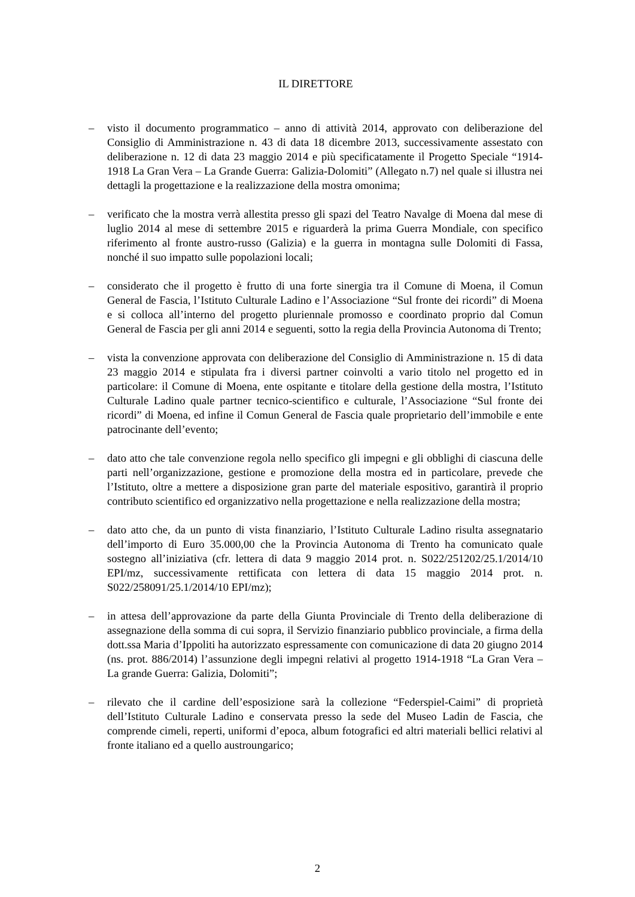IL DIRETTORE
– visto il documento programmatico – anno di attività 2014, approvato con deliberazione del Consiglio di Amministrazione n. 43 di data 18 dicembre 2013, successivamente assestato con deliberazione n. 12 di data 23 maggio 2014 e più specificatamente il Progetto Speciale “1914-1918 La Gran Vera – La Grande Guerra: Galizia-Dolomiti” (Allegato n.7) nel quale si illustra nei dettagli la progettazione e la realizzazione della mostra omonima;
– verificato che la mostra verrà allestita presso gli spazi del Teatro Navalge di Moena dal mese di luglio 2014 al mese di settembre 2015 e riguarderà la prima Guerra Mondiale, con specifico riferimento al fronte austro-russo (Galizia) e la guerra in montagna sulle Dolomiti di Fassa, nonché il suo impatto sulle popolazioni locali;
– considerato che il progetto è frutto di una forte sinergia tra il Comune di Moena, il Comun General de Fascia, l’Istituto Culturale Ladino e l’Associazione “Sul fronte dei ricordi” di Moena e si colloca all’interno del progetto pluriennale promosso e coordinato proprio dal Comun General de Fascia per gli anni 2014 e seguenti, sotto la regia della Provincia Autonoma di Trento;
– vista la convenzione approvata con deliberazione del Consiglio di Amministrazione n. 15 di data 23 maggio 2014 e stipulata fra i diversi partner coinvolti a vario titolo nel progetto ed in particolare: il Comune di Moena, ente ospitante e titolare della gestione della mostra, l’Istituto Culturale Ladino quale partner tecnico-scientifico e culturale, l’Associazione “Sul fronte dei ricordi” di Moena, ed infine il Comun General de Fascia quale proprietario dell’immobile e ente patrocinante dell’evento;
– dato atto che tale convenzione regola nello specifico gli impegni e gli obblighi di ciascuna delle parti nell’organizzazione, gestione e promozione della mostra ed in particolare, prevede che l’Istituto, oltre a mettere a disposizione gran parte del materiale espositivo, garantirà il proprio contributo scientifico ed organizzativo nella progettazione e nella realizzazione della mostra;
– dato atto che, da un punto di vista finanziario, l’Istituto Culturale Ladino risulta assegnatario dell’importo di Euro 35.000,00 che la Provincia Autonoma di Trento ha comunicato quale sostegno all’iniziativa (cfr. lettera di data 9 maggio 2014 prot. n. S022/251202/25.1/2014/10 EPI/mz, successivamente rettificata con lettera di data 15 maggio 2014 prot. n. S022/258091/25.1/2014/10 EPI/mz);
– in attesa dell’approvazione da parte della Giunta Provinciale di Trento della deliberazione di assegnazione della somma di cui sopra, il Servizio finanziario pubblico provinciale, a firma della dott.ssa Maria d’Ippoliti ha autorizzato espressamente con comunicazione di data 20 giugno 2014 (ns. prot. 886/2014) l’assunzione degli impegni relativi al progetto 1914-1918 “La Gran Vera – La grande Guerra: Galizia, Dolomiti”;
– rilevato che il cardine dell’esposizione sarà la collezione “Federspiel-Caimi” di proprietà dell’Istituto Culturale Ladino e conservata presso la sede del Museo Ladin de Fascia, che comprende cimeli, reperti, uniformi d’epoca, album fotografici ed altri materiali bellici relativi al fronte italiano ed a quello austroungarico;
2